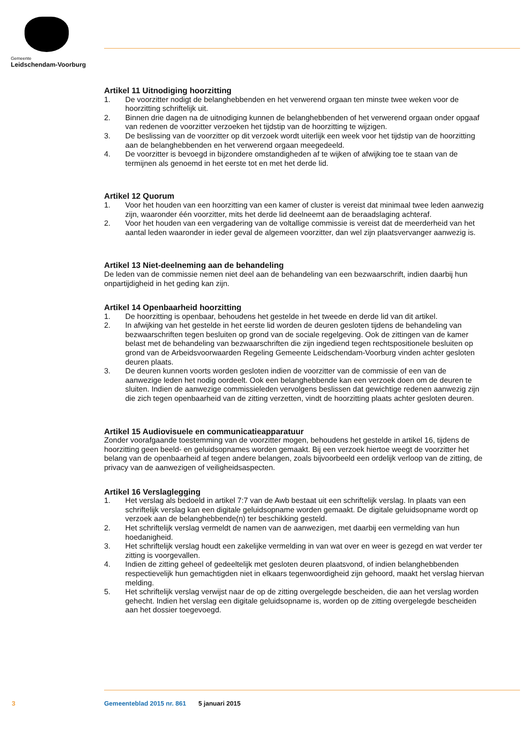Gemeente
Leidschendam-Voorburg
Artikel 11 Uitnodiging hoorzitting
1. De voorzitter nodigt de belanghebbenden en het verwerend orgaan ten minste twee weken voor de hoorzitting schriftelijk uit.
2. Binnen drie dagen na de uitnodiging kunnen de belanghebbenden of het verwerend orgaan onder opgaaf van redenen de voorzitter verzoeken het tijdstip van de hoorzitting te wijzigen.
3. De beslissing van de voorzitter op dit verzoek wordt uiterlijk een week voor het tijdstip van de hoorzitting aan de belanghebbenden en het verwerend orgaan meegedeeld.
4. De voorzitter is bevoegd in bijzondere omstandigheden af te wijken of afwijking toe te staan van de termijnen als genoemd in het eerste tot en met het derde lid.
Artikel 12 Quorum
1. Voor het houden van een hoorzitting van een kamer of cluster is vereist dat minimaal twee leden aanwezig zijn, waaronder één voorzitter, mits het derde lid deelneemt aan de beraadslaging achteraf.
2. Voor het houden van een vergadering van de voltallige commissie is vereist dat de meerderheid van het aantal leden waaronder in ieder geval de algemeen voorzitter, dan wel zijn plaatsvervanger aanwezig is.
Artikel 13 Niet-deelneming aan de behandeling
De leden van de commissie nemen niet deel aan de behandeling van een bezwaarschrift, indien daarbij hun onpartijdigheid in het geding kan zijn.
Artikel 14 Openbaarheid hoorzitting
1. De hoorzitting is openbaar, behoudens het gestelde in het tweede en derde lid van dit artikel.
2. In afwijking van het gestelde in het eerste lid worden de deuren gesloten tijdens de behandeling van bezwaarschriften tegen besluiten op grond van de sociale regelgeving. Ook de zittingen van de kamer belast met de behandeling van bezwaarschriften die zijn ingediend tegen rechtspositionele besluiten op grond van de Arbeidsvoorwaarden Regeling Gemeente Leidschendam-Voorburg vinden achter gesloten deuren plaats.
3. De deuren kunnen voorts worden gesloten indien de voorzitter van de commissie of een van de aanwezige leden het nodig oordeelt. Ook een belanghebbende kan een verzoek doen om de deuren te sluiten. Indien de aanwezige commissieleden vervolgens beslissen dat gewichtige redenen aanwezig zijn die zich tegen openbaarheid van de zitting verzetten, vindt de hoorzitting plaats achter gesloten deuren.
Artikel 15 Audiovisuele en communicatieapparatuur
Zonder voorafgaande toestemming van de voorzitter mogen, behoudens het gestelde in artikel 16, tijdens de hoorzitting geen beeld- en geluidsopnames worden gemaakt. Bij een verzoek hiertoe weegt de voorzitter het belang van de openbaarheid af tegen andere belangen, zoals bijvoorbeeld een ordelijk verloop van de zitting, de privacy van de aanwezigen of veiligheidsaspecten.
Artikel 16 Verslaglegging
1. Het verslag als bedoeld in artikel 7:7 van de Awb bestaat uit een schriftelijk verslag. In plaats van een schriftelijk verslag kan een digitale geluidsopname worden gemaakt. De digitale geluidsopname wordt op verzoek aan de belanghebbende(n) ter beschikking gesteld.
2. Het schriftelijk verslag vermeldt de namen van de aanwezigen, met daarbij een vermelding van hun hoedanigheid.
3. Het schriftelijk verslag houdt een zakelijke vermelding in van wat over en weer is gezegd en wat verder ter zitting is voorgevallen.
4. Indien de zitting geheel of gedeeltelijk met gesloten deuren plaatsvond, of indien belanghebbenden respectievelijk hun gemachtigden niet in elkaars tegenwoordigheid zijn gehoord, maakt het verslag hiervan melding.
5. Het schriftelijk verslag verwijst naar de op de zitting overgelegde bescheiden, die aan het verslag worden gehecht. Indien het verslag een digitale geluidsopname is, worden op de zitting overgelegde bescheiden aan het dossier toegevoegd.
3 Gemeenteblad 2015 nr. 861 5 januari 2015